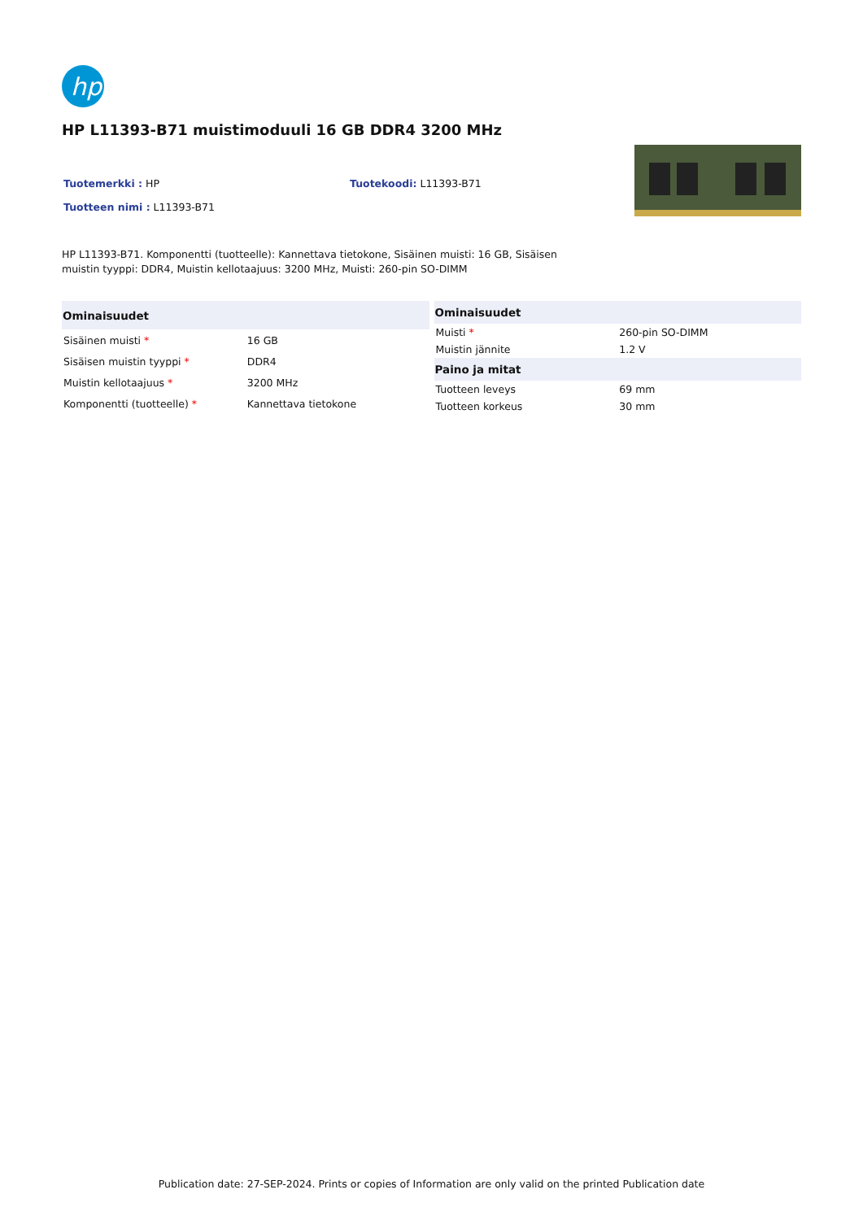hp
HP L11393-B71 muistimoduuli 16 GB DDR4 3200 MHz
Tuotemerkki : HP Tuotekoodi: L11393-B71
Tuotteen nimi : L11393-B71
HP L11393-B71. Komponentti (tuotteelle): Kannettava tietokone, Sisäinen muisti: 16 GB, Sisäisen muistin tyyppi: DDR4, Muistin kellotaajuus: 3200 MHz, Muisti: 260-pin SO-DIMM
| Ominaisuudet | |
| --- | --- |
| Sisäinen muisti * | 16 GB |
| Sisäisen muistin tyyppi * | DDR4 |
| Muistin kellotaajuus * | 3200 MHz |
| Komponentti (tuotteelle) * | Kannettava tietokone |
| Ominaisuudet | |
| --- | --- |
| Muisti * | 260-pin SO-DIMM |
| Muistin jännite | 1.2 V |
| Paino ja mitat | |
| Tuotteen leveys | 69 mm |
| Tuotteen korkeus | 30 mm |
Publication date: 27-SEP-2024. Prints or copies of Information are only valid on the printed Publication date